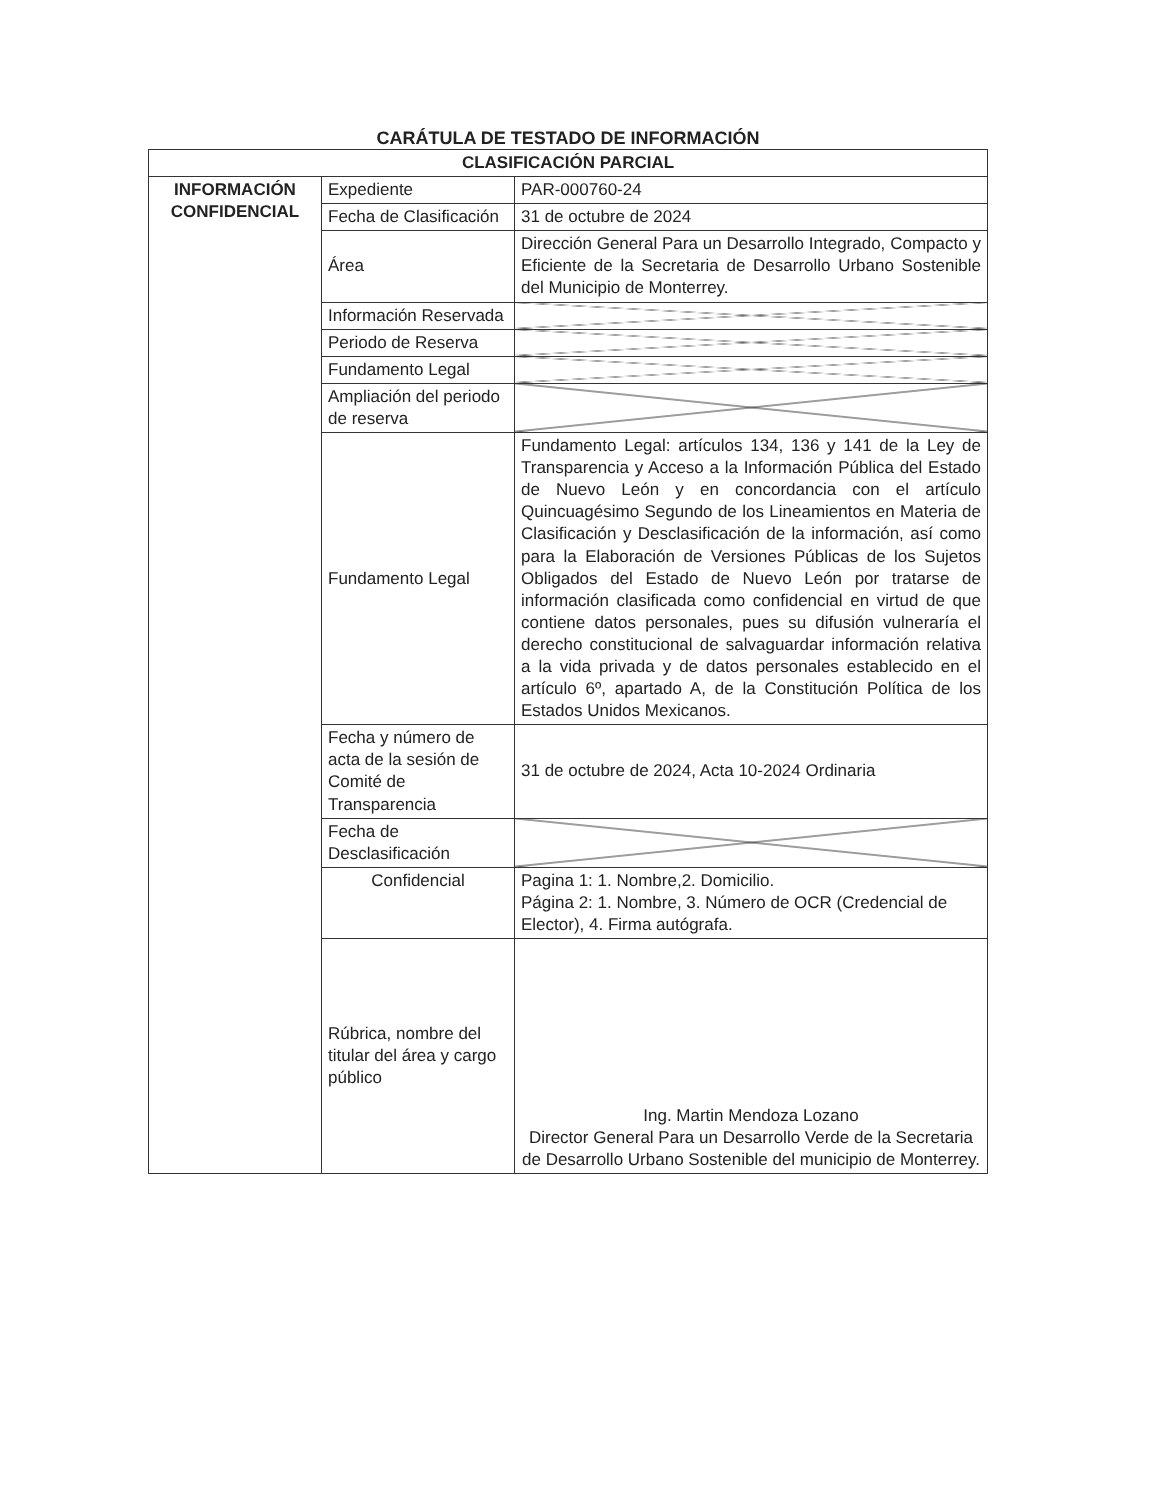CARÁTULA DE TESTADO DE INFORMACIÓN
| CLASIFICACIÓN PARCIAL | | |
| INFORMACIÓN CONFIDENCIAL | Expediente | PAR-000760-24 |
| | Fecha de Clasificación | 31 de octubre de 2024 |
| | Área | Dirección General Para un Desarrollo Integrado, Compacto y Eficiente de la Secretaria de Desarrollo Urbano Sostenible del Municipio de Monterrey. |
| | Información Reservada | |
| | Periodo de Reserva | |
| | Fundamento Legal | |
| | Ampliación del periodo de reserva | |
| | Fundamento Legal | Fundamento Legal: artículos 134, 136 y 141 de la Ley de Transparencia y Acceso a la Información Pública del Estado de Nuevo León y en concordancia con el artículo Quincuagésimo Segundo de los Lineamientos en Materia de Clasificación y Desclasificación de la información, así como para la Elaboración de Versiones Públicas de los Sujetos Obligados del Estado de Nuevo León por tratarse de información clasificada como confidencial en virtud de que contiene datos personales, pues su difusión vulneraría el derecho constitucional de salvaguardar información relativa a la vida privada y de datos personales establecido en el artículo 6º, apartado A, de la Constitución Política de los Estados Unidos Mexicanos. |
| | Fecha y número de acta de la sesión de Comité de Transparencia | 31 de octubre de 2024, Acta 10-2024 Ordinaria |
| | Fecha de Desclasificación | |
| | Confidencial | Pagina 1: 1. Nombre,2. Domicilio. Página 2: 1. Nombre, 3. Número de OCR (Credencial de Elector), 4. Firma autógrafa. |
| | Rúbrica, nombre del titular del área y cargo público | Ing. Martin Mendoza Lozano Director General Para un Desarrollo Verde de la Secretaria de Desarrollo Urbano Sostenible del municipio de Monterrey. |